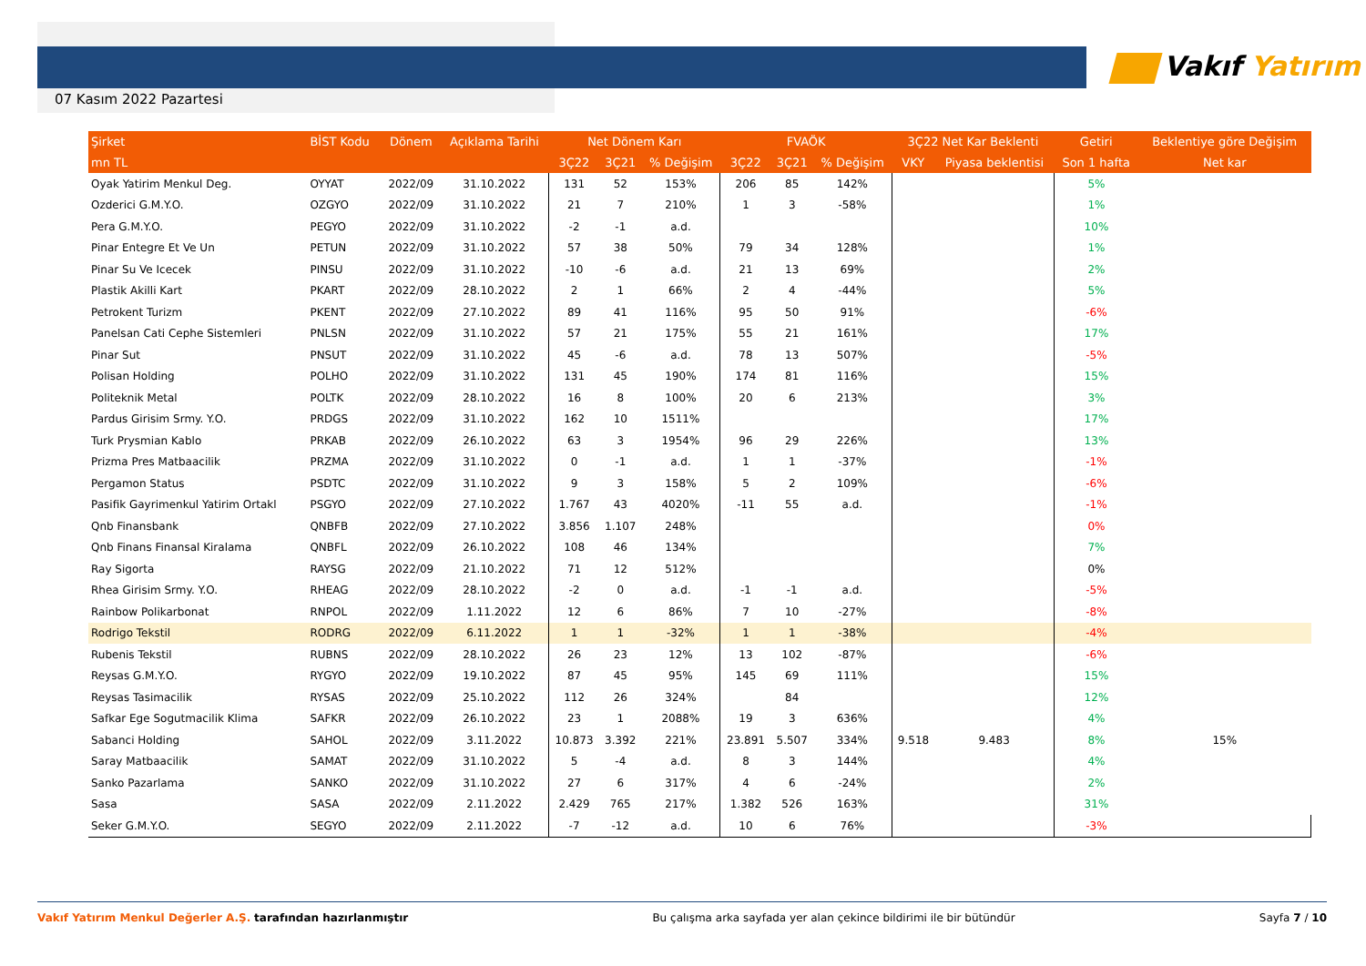07 Kasım 2022 Pazartesi
Vakıf Yatırım
| Şirket | BİST Kodu | Dönem | Açıklama Tarihi | Net Dönem Karı | | | FVAÖK | | | 3Ç22 Net Kar Beklenti | | Getiri | Beklentiye göre Değişim |
| --- | --- | --- | --- | --- | --- | --- | --- | --- | --- | --- | --- | --- | --- |
| mn TL | | | | 3Ç22 | 3Ç21 | % Değişim | 3Ç22 | 3Ç21 | % Değişim | VKY | Piyasa beklentisi | Son 1 hafta | Net kar |
| Oyak Yatirim Menkul Deg. | OYYAT | 2022/09 | 31.10.2022 | 131 | 52 | 153% | 206 | 85 | 142% | | | 5% | |
| Ozderici G.M.Y.O. | OZGYO | 2022/09 | 31.10.2022 | 21 | 7 | 210% | 1 | 3 | -58% | | | 1% | |
| Pera G.M.Y.O. | PEGYO | 2022/09 | 31.10.2022 | -2 | -1 | a.d. | | | | | | 10% | |
| Pinar Entegre Et Ve Un | PETUN | 2022/09 | 31.10.2022 | 57 | 38 | 50% | 79 | 34 | 128% | | | 1% | |
| Pinar Su Ve Icecek | PINSU | 2022/09 | 31.10.2022 | -10 | -6 | a.d. | 21 | 13 | 69% | | | 2% | |
| Plastik Akilli Kart | PKART | 2022/09 | 28.10.2022 | 2 | 1 | 66% | 2 | 4 | -44% | | | 5% | |
| Petrokent Turizm | PKENT | 2022/09 | 27.10.2022 | 89 | 41 | 116% | 95 | 50 | 91% | | | -6% | |
| Panelsan Cati Cephe Sistemleri | PNLSN | 2022/09 | 31.10.2022 | 57 | 21 | 175% | 55 | 21 | 161% | | | 17% | |
| Pinar Sut | PNSUT | 2022/09 | 31.10.2022 | 45 | -6 | a.d. | 78 | 13 | 507% | | | -5% | |
| Polisan Holding | POLHO | 2022/09 | 31.10.2022 | 131 | 45 | 190% | 174 | 81 | 116% | | | 15% | |
| Politeknik Metal | POLTK | 2022/09 | 28.10.2022 | 16 | 8 | 100% | 20 | 6 | 213% | | | 3% | |
| Pardus Girisim Srmy. Y.O. | PRDGS | 2022/09 | 31.10.2022 | 162 | 10 | 1511% | | | | | | 17% | |
| Turk Prysmian Kablo | PRKAB | 2022/09 | 26.10.2022 | 63 | 3 | 1954% | 96 | 29 | 226% | | | 13% | |
| Prizma Pres Matbaacilik | PRZMA | 2022/09 | 31.10.2022 | 0 | -1 | a.d. | 1 | 1 | -37% | | | -1% | |
| Pergamon Status | PSDTC | 2022/09 | 31.10.2022 | 9 | 3 | 158% | 5 | 2 | 109% | | | -6% | |
| Pasifik Gayrimenkul Yatirim Ortakl | PSGYO | 2022/09 | 27.10.2022 | 1.767 | 43 | 4020% | -11 | 55 | a.d. | | | -1% | |
| Qnb Finansbank | QNBFB | 2022/09 | 27.10.2022 | 3.856 | 1.107 | 248% | | | | | | 0% | |
| Qnb Finans Finansal Kiralama | QNBFL | 2022/09 | 26.10.2022 | 108 | 46 | 134% | | | | | | 7% | |
| Ray Sigorta | RAYSG | 2022/09 | 21.10.2022 | 71 | 12 | 512% | | | | | | 0% | |
| Rhea Girisim Srmy. Y.O. | RHEAG | 2022/09 | 28.10.2022 | -2 | 0 | a.d. | -1 | -1 | a.d. | | | -5% | |
| Rainbow Polikarbonat | RNPOL | 2022/09 | 1.11.2022 | 12 | 6 | 86% | 7 | 10 | -27% | | | -8% | |
| Rodrigo Tekstil | RODRG | 2022/09 | 6.11.2022 | 1 | 1 | -32% | 1 | 1 | -38% | | | -4% | |
| Rubenis Tekstil | RUBNS | 2022/09 | 28.10.2022 | 26 | 23 | 12% | 13 | 102 | -87% | | | -6% | |
| Reysas G.M.Y.O. | RYGYO | 2022/09 | 19.10.2022 | 87 | 45 | 95% | 145 | 69 | 111% | | | 15% | |
| Reysas Tasimacilik | RYSAS | 2022/09 | 25.10.2022 | 112 | 26 | 324% | | 84 | | | | 12% | |
| Safkar Ege Sogutmacilik Klima | SAFKR | 2022/09 | 26.10.2022 | 23 | 1 | 2088% | 19 | 3 | 636% | | | 4% | |
| Sabanci Holding | SAHOL | 2022/09 | 3.11.2022 | 10.873 | 3.392 | 221% | 23.891 | 5.507 | 334% | 9.518 | 9.483 | 8% | 15% |
| Saray Matbaacilik | SAMAT | 2022/09 | 31.10.2022 | 5 | -4 | a.d. | 8 | 3 | 144% | | | 4% | |
| Sanko Pazarlama | SANKO | 2022/09 | 31.10.2022 | 27 | 6 | 317% | 4 | 6 | -24% | | | 2% | |
| Sasa | SASA | 2022/09 | 2.11.2022 | 2.429 | 765 | 217% | 1.382 | 526 | 163% | | | 31% | |
| Seker G.M.Y.O. | SEGYO | 2022/09 | 2.11.2022 | -7 | -12 | a.d. | 10 | 6 | 76% | | | -3% | |
Vakıf Yatırım Menkul Değerler A.Ş. tarafından hazırlanmıştır
Bu çalışma arka sayfada yer alan çekince bildirimi ile bir bütündür
Sayfa 7 / 10